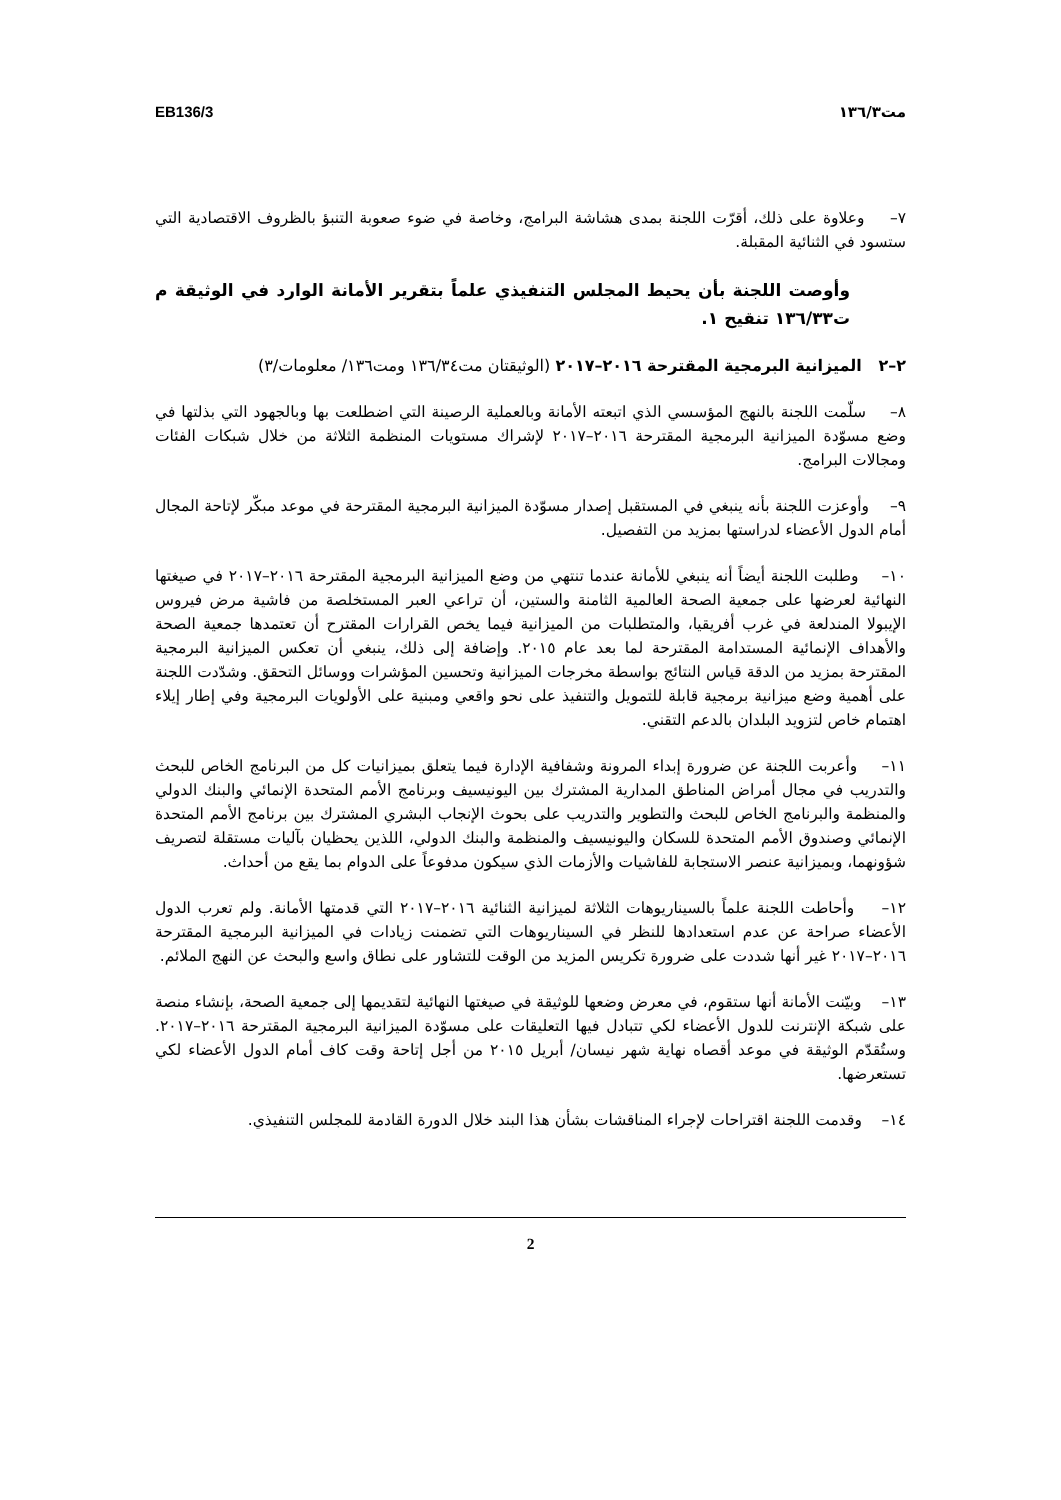مت١٣٦/٣ EB136/3
٧– وعلاوة على ذلك، أقرّت اللجنة بمدى هشاشة البرامج، وخاصة في ضوء صعوبة التنبؤ بالظروف الاقتصادية التي ستسود في الثنائية المقبلة.
وأوصت اللجنة بأن يحيط المجلس التنفيذي علماً بتقرير الأمانة الوارد في الوثيقة م ت١٣٦/٣٣ تنقيح ١.
٢–٢ الميزانية البرمجية المقترحة ٢٠١٦–٢٠١٧ (الوثيقتان مت١٣٦/٣٤ ومت١٣٦/ معلومات/٣)
٨– سلّمت اللجنة بالنهج المؤسسي الذي اتبعته الأمانة وبالعملية الرصينة التي اضطلعت بها وبالجهود التي بذلتها في وضع مسوّدة الميزانية البرمجية المقترحة ٢٠١٦–٢٠١٧ لإشراك مستويات المنظمة الثلاثة من خلال شبكات الفئات ومجالات البرامج.
٩– وأوعزت اللجنة بأنه ينبغي في المستقبل إصدار مسوّدة الميزانية البرمجية المقترحة في موعد مبكّر لإتاحة المجال أمام الدول الأعضاء لدراستها بمزيد من التفصيل.
١٠– وطلبت اللجنة أيضاً أنه ينبغي للأمانة عندما تنتهي من وضع الميزانية البرمجية المقترحة ٢٠١٦–٢٠١٧ في صيغتها النهائية لعرضها على جمعية الصحة العالمية الثامنة والستين، أن تراعي العبر المستخلصة من فاشية مرض فيروس الإيبولا المندلعة في غرب أفريقيا، والمتطلبات من الميزانية فيما يخص القرارات المقترح أن تعتمدها جمعية الصحة والأهداف الإنمائية المستدامة المقترحة لما بعد عام ٢٠١٥. وإضافة إلى ذلك، ينبغي أن تعكس الميزانية البرمجية المقترحة بمزيد من الدقة قياس النتائج بواسطة مخرجات الميزانية وتحسين المؤشرات ووسائل التحقق. وشدّدت اللجنة على أهمية وضع ميزانية برمجية قابلة للتمويل والتنفيذ على نحو واقعي ومبنية على الأولويات البرمجية وفي إطار إيلاء اهتمام خاص لتزويد البلدان بالدعم التقني.
١١– وأعربت اللجنة عن ضرورة إبداء المرونة وشفافية الإدارة فيما يتعلق بميزانيات كل من البرنامج الخاص للبحث والتدريب في مجال أمراض المناطق المدارية المشترك بين اليونيسيف وبرنامج الأمم المتحدة الإنمائي والبنك الدولي والمنظمة والبرنامج الخاص للبحث والتطوير والتدريب على بحوث الإنجاب البشري المشترك بين برنامج الأمم المتحدة الإنمائي وصندوق الأمم المتحدة للسكان واليونيسيف والمنظمة والبنك الدولي، اللذين يحظيان بآليات مستقلة لتصريف شؤونهما، وبميزانية عنصر الاستجابة للفاشيات والأزمات الذي سيكون مدفوعاً على الدوام بما يقع من أحداث.
١٢– وأحاطت اللجنة علماً بالسيناريوهات الثلاثة لميزانية الثنائية ٢٠١٦–٢٠١٧ التي قدمتها الأمانة. ولم تعرب الدول الأعضاء صراحة عن عدم استعدادها للنظر في السيناريوهات التي تضمنت زيادات في الميزانية البرمجية المقترحة ٢٠١٦–٢٠١٧ غير أنها شددت على ضرورة تكريس المزيد من الوقت للتشاور على نطاق واسع والبحث عن النهج الملائم.
١٣– وبيّنت الأمانة أنها ستقوم، في معرض وضعها للوثيقة في صيغتها النهائية لتقديمها إلى جمعية الصحة، بإنشاء منصة على شبكة الإنترنت للدول الأعضاء لكي تتبادل فيها التعليقات على مسوّدة الميزانية البرمجية المقترحة ٢٠١٦–٢٠١٧. وستُقدّم الوثيقة في موعد أقصاه نهاية شهر نيسان/ أبريل ٢٠١٥ من أجل إتاحة وقت كاف أمام الدول الأعضاء لكي تستعرضها.
١٤– وقدمت اللجنة اقتراحات لإجراء المناقشات بشأن هذا البند خلال الدورة القادمة للمجلس التنفيذي.
2